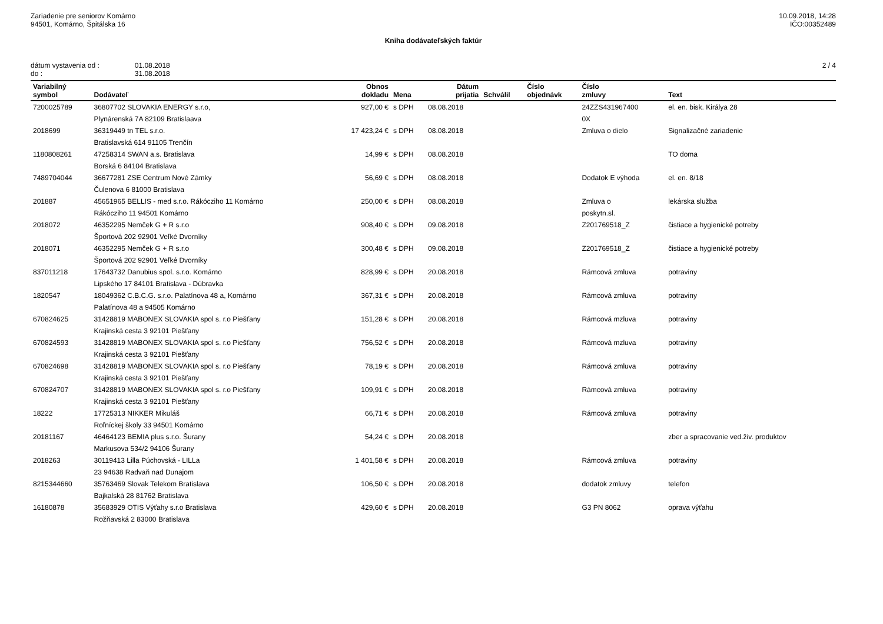Zariadenie pre seniorov Komárno
94501, Komárno, Špitálska 16
10.09.2018, 14:28
IČO:00352489
Kniha dodávateľských faktúr
dátum vystavenia od :
do :
01.08.2018
31.08.2018
2 / 4
| Variabilný symbol | Dodávateľ | Obnos dokladu | Mena | Dátum prijatia | Schválil | Číslo objednávk | Číslo zmluvy | Text |
| --- | --- | --- | --- | --- | --- | --- | --- | --- |
| 7200025789 | 36807702 SLOVAKIA ENERGY s.r.o, Plynárenská 7A 82109 Bratislaava | 927,00 € | s DPH | 08.08.2018 | | | 24ZZS431967400 0X | el. en. bisk. Királya 28 |
| 2018699 | 36319449 tn TEL s.r.o. Bratislavská 614 91105 Trenčín | 17 423,24 € | s DPH | 08.08.2018 | | | Zmluva o dielo | Signalizačné zariadenie |
| 1180808261 | 47258314 SWAN a.s. Bratislava Borská 6 84104 Bratislava | 14,99 € | s DPH | 08.08.2018 | | | | TO doma |
| 7489704044 | 36677281 ZSE Centrum Nové Zámky Čulenova 6 81000 Bratislava | 56,69 € | s DPH | 08.08.2018 | | | Dodatok E výhoda | el. en. 8/18 |
| 201887 | 45651965 BELLIS - med s.r.o. Rákócziho 11 Komárno Rákócziho 11 94501 Komárno | 250,00 € | s DPH | 08.08.2018 | | | Zmluva o poskytn.sl. | lekárska služba |
| 2018072 | 46352295 Nemček G + R s.r.o Športová 202 92901 Veľké Dvorníky | 908,40 € | s DPH | 09.08.2018 | | | Z201769518_Z | čistiace a hygienické potreby |
| 2018071 | 46352295 Nemček G + R s.r.o Športová 202 92901 Veľké Dvorníky | 300,48 € | s DPH | 09.08.2018 | | | Z201769518_Z | čistiace a hygienické potreby |
| 837011218 | 17643732 Danubius spol. s.r.o. Komárno Lipského 17 84101 Bratislava - Dúbravka | 828,99 € | s DPH | 20.08.2018 | | | Rámcová zmluva | potraviny |
| 1820547 | 18049362 C.B.C.G. s.r.o. Palatínova 48 a, Komárno Palatínova 48 a 94505 Komárno | 367,31 € | s DPH | 20.08.2018 | | | Rámcová zmluva | potraviny |
| 670824625 | 31428819 MABONEX SLOVAKIA spol s. r.o Piešťany Krajinská cesta 3 92101 Piešťany | 151,28 € | s DPH | 20.08.2018 | | | Rámcová mzluva | potraviny |
| 670824593 | 31428819 MABONEX SLOVAKIA spol s. r.o Piešťany Krajinská cesta 3 92101 Piešťany | 756,52 € | s DPH | 20.08.2018 | | | Rámcová mzluva | potraviny |
| 670824698 | 31428819 MABONEX SLOVAKIA spol s. r.o Piešťany Krajinská cesta 3 92101 Piešťany | 78,19 € | s DPH | 20.08.2018 | | | Rámcová zmluva | potraviny |
| 670824707 | 31428819 MABONEX SLOVAKIA spol s. r.o Piešťany Krajinská cesta 3 92101 Piešťany | 109,91 € | s DPH | 20.08.2018 | | | Rámcová zmluva | potraviny |
| 18222 | 17725313 NIKKER Mikuláš Roľníckej školy 33 94501 Komárno | 66,71 € | s DPH | 20.08.2018 | | | Rámcová zmluva | potraviny |
| 20181167 | 46464123 BEMIA plus s.r.o. Šurany Markusova 534/2 94106 Šurany | 54,24 € | s DPH | 20.08.2018 | | | | zber a spracovanie ved.živ. produktov |
| 2018263 | 30119413 Lilla Púchovská - LILLa 23 94638 Radvaň nad Dunajom | 1 401,58 € | s DPH | 20.08.2018 | | | Rámcová zmluva | potraviny |
| 8215344660 | 35763469 Slovak Telekom Bratislava Bajkalská 28 81762 Bratislava | 106,50 € | s DPH | 20.08.2018 | | | dodatok zmluvy | telefon |
| 16180878 | 35683929 OTIS Výťahy s.r.o Bratislava Rožňavská 2 83000 Bratislava | 429,60 € | s DPH | 20.08.2018 | | | G3 PN 8062 | oprava výťahu |